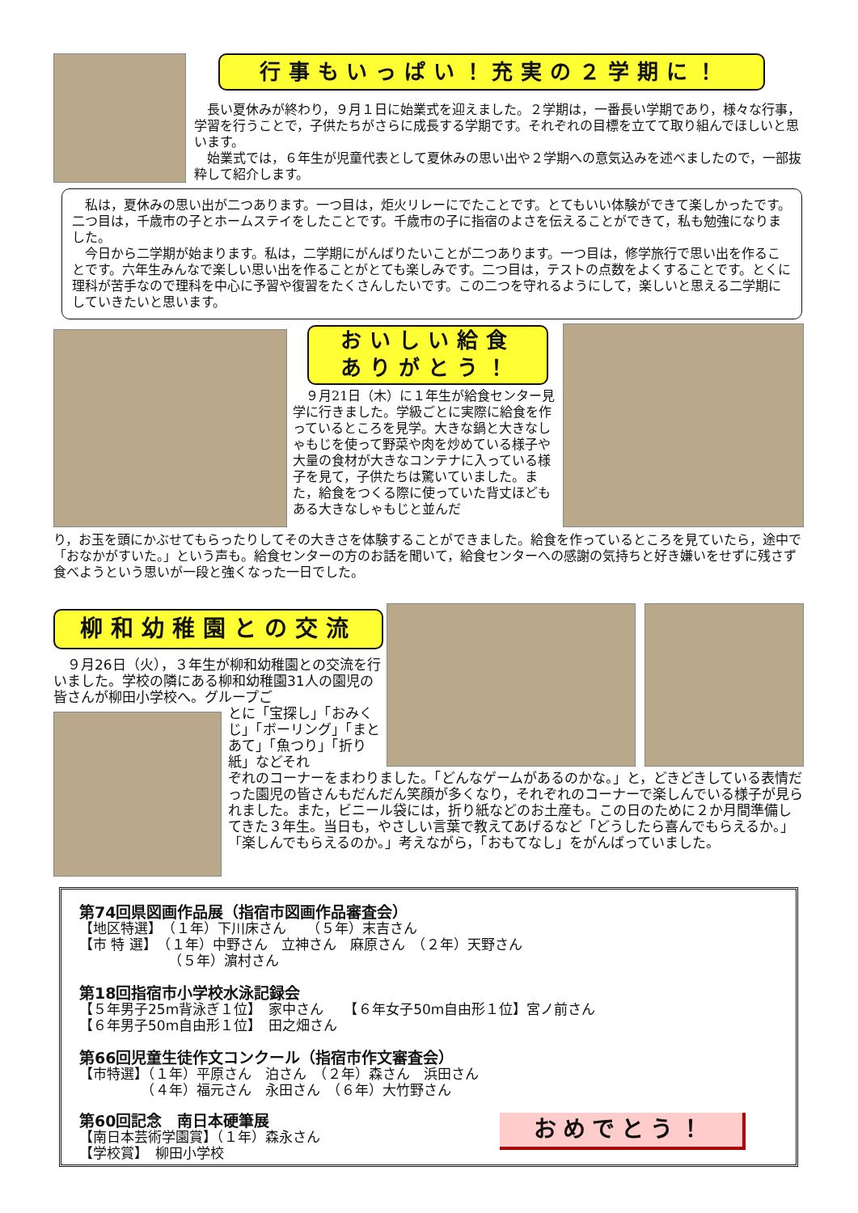行事もいっぱい！充実の２学期に！
　長い夏休みが終わり，９月１日に始業式を迎えました。２学期は，一番長い学期であり，様々な行事，学習を行うことで，子供たちがさらに成長する学期です。それぞれの目標を立てて取り組んでほしいと思います。
　始業式では，６年生が児童代表として夏休みの思い出や２学期への意気込みを述べましたので，一部抜粋して紹介します。
　私は，夏休みの思い出が二つあります。一つ目は，炬火リレーにでたことです。とてもいい体験ができて楽しかったです。二つ目は，千歳市の子とホームステイをしたことです。千歳市の子に指宿のよさを伝えることができて，私も勉強になりました。
　今日から二学期が始まります。私は，二学期にがんばりたいことが二つあります。一つ目は，修学旅行で思い出を作ることです。六年生みんなで楽しい思い出を作ることがとても楽しみです。二つ目は，テストの点数をよくすることです。とくに理科が苦手なので理科を中心に予習や復習をたくさんしたいです。この二つを守れるようにして，楽しいと思える二学期にしていきたいと思います。
おいしい給食
ありがとう！
　９月21日（木）に１年生が給食センター見学に行きました。学級ごとに実際に給食を作っているところを見学。大きな鍋と大きなしゃもじを使って野菜や肉を炒めている様子や大量の食材が大きなコンテナに入っている様子を見て，子供たちは驚いていました。また，給食をつくる際に使っていた背丈ほどもある大きなしゃもじと並んだ
り，お玉を頭にかぶせてもらったりしてその大きさを体験することができました。給食を作っているところを見ていたら，途中で「おなかがすいた。」という声も。給食センターの方のお話を聞いて，給食センターへの感謝の気持ちと好き嫌いをせずに残さず食べようという思いが一段と強くなった一日でした。
柳和幼稚園との交流
　９月26日（火），３年生が柳和幼稚園との交流を行いました。学校の隣にある柳和幼稚園31人の園児の皆さんが柳田小学校へ。グループご
とに「宝探し」「おみくじ」「ボーリング」「まとあて」「魚つり」「折り紙」などそれ
ぞれのコーナーをまわりました。「どんなゲームがあるのかな。」と，どきどきしている表情だった園児の皆さんもだんだん笑顔が多くなり，それぞれのコーナーで楽しんでいる様子が見られました。また，ビニール袋には，折り紙などのお土産も。この日のために２か月間準備してきた３年生。当日も，やさしい言葉で教えてあげるなど「どうしたら喜んでもらえるか。」「楽しんでもらえるのか。」考えながら，「おもてなし」をがんばっていました。
第74回県図画作品展（指宿市図画作品審査会）
【地区特選】　（１年）下川床さん　　（５年）末吉さん
【市 特 選】　（１年）中野さん　立神さん　麻原さん　（２年）天野さん
　　　　　　　（５年）濵村さん
第18回指宿市小学校水泳記録会
【５年男子25m背泳ぎ１位】　家中さん　　【６年女子50m自由形１位】宮ノ前さん
【６年男子50m自由形１位】　田之畑さん
第66回児童生徒作文コンクール（指宿市作文審査会）
【市特選】（１年）平原さん　泊さん　（２年）森さん　浜田さん
　　　　　（４年）福元さん　永田さん　（６年）大竹野さん
第60回記念　南日本硬筆展
【南日本芸術学園賞】（１年）森永さん
【学校賞】　柳田小学校
おめでとう！